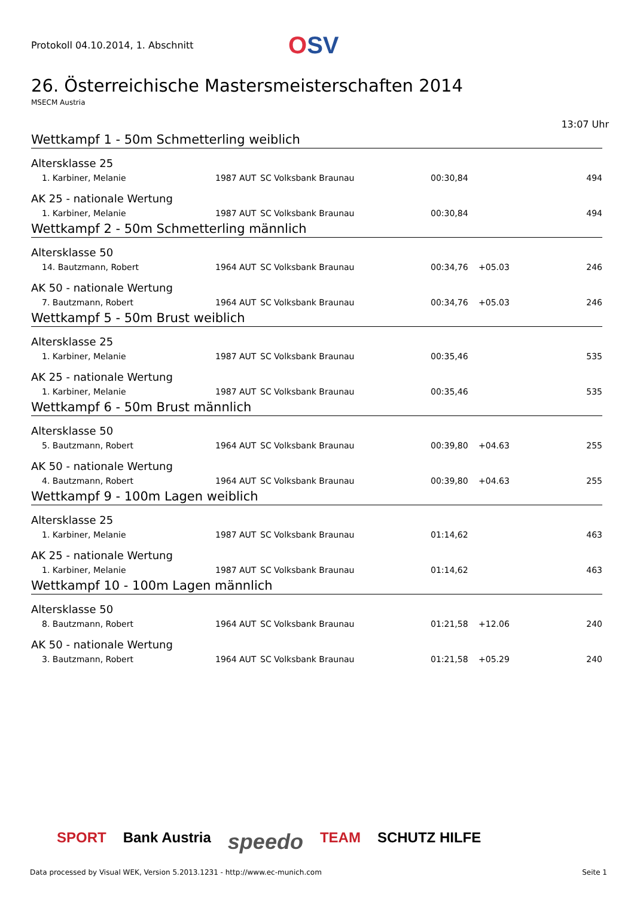Protokoll 04.10.2014, 1. Abschnitt
OSV
26. Österreichische Mastersmeisterschaften 2014
MSECM Austria
13:07 Uhr
Wettkampf 1 - 50m Schmetterling weiblich
Altersklasse 25
| 1. Karbiner, Melanie | 1987 | AUT | SC Volksbank Braunau | 00:30,84 | | 494 |
AK 25 - nationale Wertung
| 1. Karbiner, Melanie | 1987 | AUT | SC Volksbank Braunau | 00:30,84 | | 494 |
Wettkampf 2 - 50m Schmetterling männlich
Altersklasse 50
| 14. Bautzmann, Robert | 1964 | AUT | SC Volksbank Braunau | 00:34,76 | +05.03 | 246 |
AK 50 - nationale Wertung
| 7. Bautzmann, Robert | 1964 | AUT | SC Volksbank Braunau | 00:34,76 | +05.03 | 246 |
Wettkampf 5 - 50m Brust weiblich
Altersklasse 25
| 1. Karbiner, Melanie | 1987 | AUT | SC Volksbank Braunau | 00:35,46 | | 535 |
AK 25 - nationale Wertung
| 1. Karbiner, Melanie | 1987 | AUT | SC Volksbank Braunau | 00:35,46 | | 535 |
Wettkampf 6 - 50m Brust männlich
Altersklasse 50
| 5. Bautzmann, Robert | 1964 | AUT | SC Volksbank Braunau | 00:39,80 | +04.63 | 255 |
AK 50 - nationale Wertung
| 4. Bautzmann, Robert | 1964 | AUT | SC Volksbank Braunau | 00:39,80 | +04.63 | 255 |
Wettkampf 9 - 100m Lagen weiblich
Altersklasse 25
| 1. Karbiner, Melanie | 1987 | AUT | SC Volksbank Braunau | 01:14,62 | | 463 |
AK 25 - nationale Wertung
| 1. Karbiner, Melanie | 1987 | AUT | SC Volksbank Braunau | 01:14,62 | | 463 |
Wettkampf 10 - 100m Lagen männlich
Altersklasse 50
| 8. Bautzmann, Robert | 1964 | AUT | SC Volksbank Braunau | 01:21,58 | +12.06 | 240 |
AK 50 - nationale Wertung
| 3. Bautzmann, Robert | 1964 | AUT | SC Volksbank Braunau | 01:21,58 | +05.29 | 240 |
SPORT Bank Austria speedo TEAM SCHUTZ HILFE
Data processed by Visual WEK, Version 5.2013.1231 - http://www.ec-munich.com Seite 1